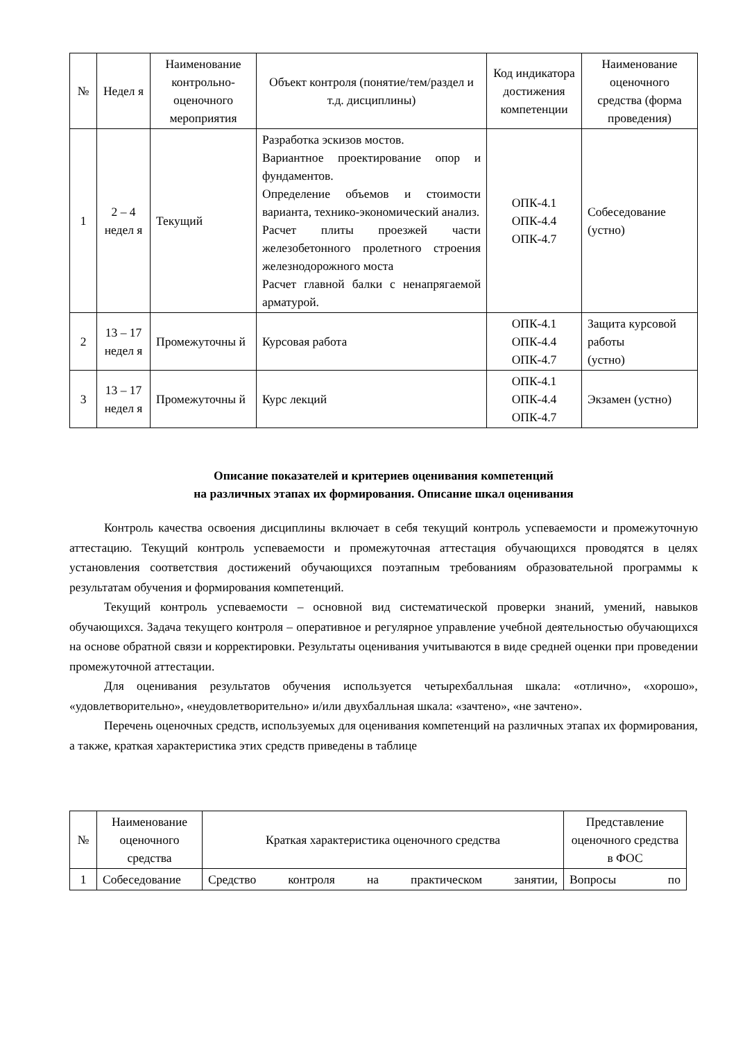| № | Недел я | Наименование контрольно-оценочного мероприятия | Объект контроля (понятие/тем/раздел и т.д. дисциплины) | Код индикатора достижения компетенции | Наименование оценочного средства (форма проведения) |
| --- | --- | --- | --- | --- | --- |
| 1 | 2 – 4 недел я | Текущий | Разработка эскизов мостов. Вариантное проектирование опор и фундаментов. Определение объемов и стоимости варианта, технико-экономический анализ. Расчет плиты проезжей части железобетонного пролетного строения железнодорожного моста Расчет главной балки с ненапрягаемой арматурой. | ОПК-4.1 ОПК-4.4 ОПК-4.7 | Собеседование (устно) |
| 2 | 13 – 17 недел я | Промежуточны й | Курсовая работа | ОПК-4.1 ОПК-4.4 ОПК-4.7 | Защита курсовой работы (устно) |
| 3 | 13 – 17 недел я | Промежуточны й | Курс лекций | ОПК-4.1 ОПК-4.4 ОПК-4.7 | Экзамен (устно) |
Описание показателей и критериев оценивания компетенций
на различных этапах их формирования. Описание шкал оценивания
Контроль качества освоения дисциплины включает в себя текущий контроль успеваемости и промежуточную аттестацию. Текущий контроль успеваемости и промежуточная аттестация обучающихся проводятся в целях установления соответствия достижений обучающихся поэтапным требованиям образовательной программы к результатам обучения и формирования компетенций.
Текущий контроль успеваемости – основной вид систематической проверки знаний, умений, навыков обучающихся. Задача текущего контроля – оперативное и регулярное управление учебной деятельностью обучающихся на основе обратной связи и корректировки. Результаты оценивания учитываются в виде средней оценки при проведении промежуточной аттестации.
Для оценивания результатов обучения используется четырехбалльная шкала: «отлично», «хорошо», «удовлетворительно», «неудовлетворительно» и/или двухбалльная шкала: «зачтено», «не зачтено».
Перечень оценочных средств, используемых для оценивания компетенций на различных этапах их формирования, а также, краткая характеристика этих средств приведены в таблице
| № | Наименование оценочного средства | Краткая характеристика оценочного средства | Представление оценочного средства в ФОС |
| --- | --- | --- | --- |
| 1 | Собеседование | Средство контроля на практическом занятии, | Вопросы по |